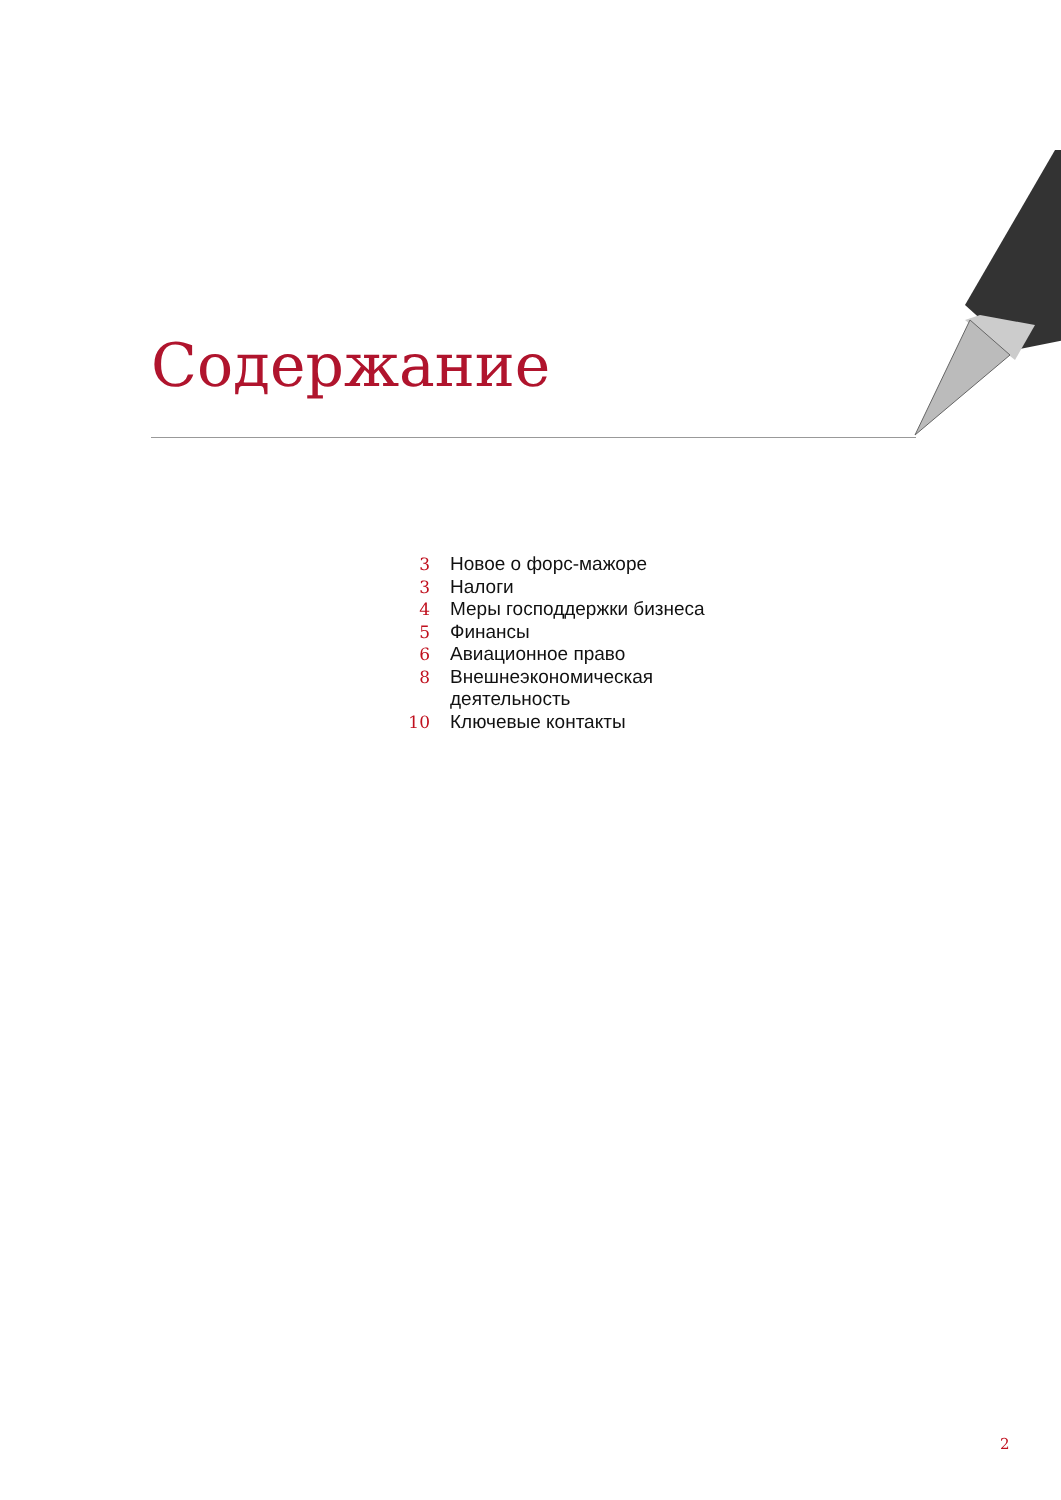Содержание
| 3 | Новое о форс-мажоре |
| 3 | Налоги |
| 4 | Меры господдержки бизнеса |
| 5 | Финансы |
| 6 | Авиационное право |
| 8 | Внешнеэкономическая деятельность |
| 10 | Ключевые контакты |
2